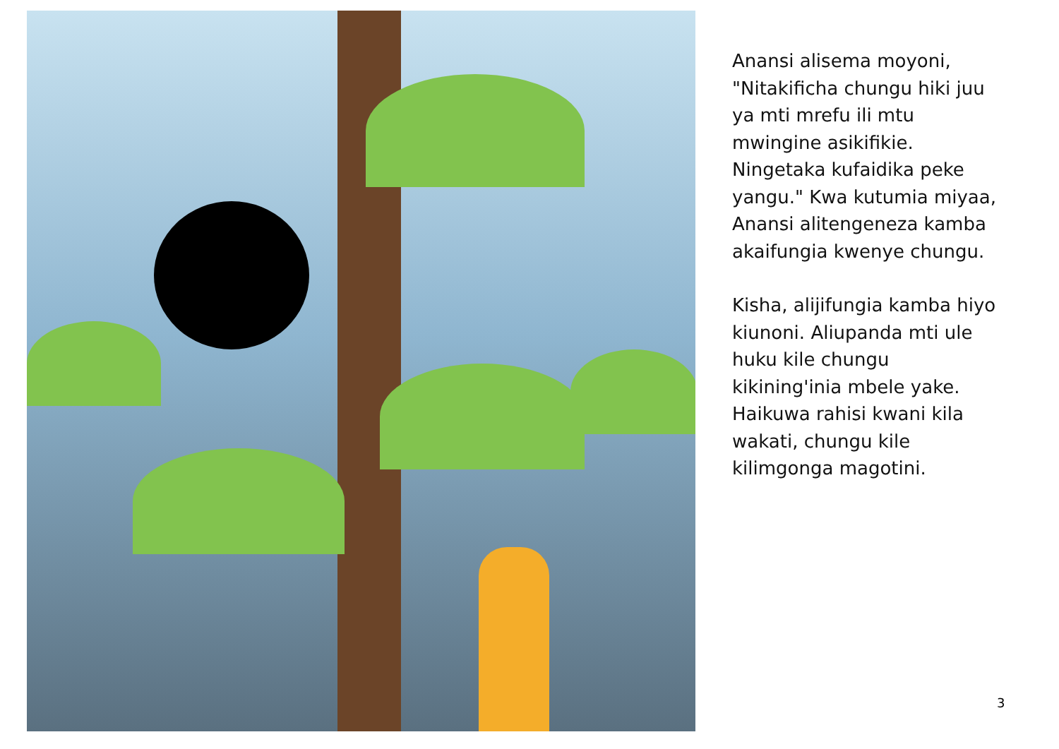Anansi alisema moyoni, "Nitakificha chungu hiki juu ya mti mrefu ili mtu mwingine asikifikie. Ningetaka kufaidika peke yangu." Kwa kutumia miyaa, Anansi alitengeneza kamba akaifungia kwenye chungu.
Kisha, alijifungia kamba hiyo kiunoni. Aliupanda mti ule huku kile chungu kikining'inia mbele yake. Haikuwa rahisi kwani kila wakati, chungu kile kilimgonga magotini.
3